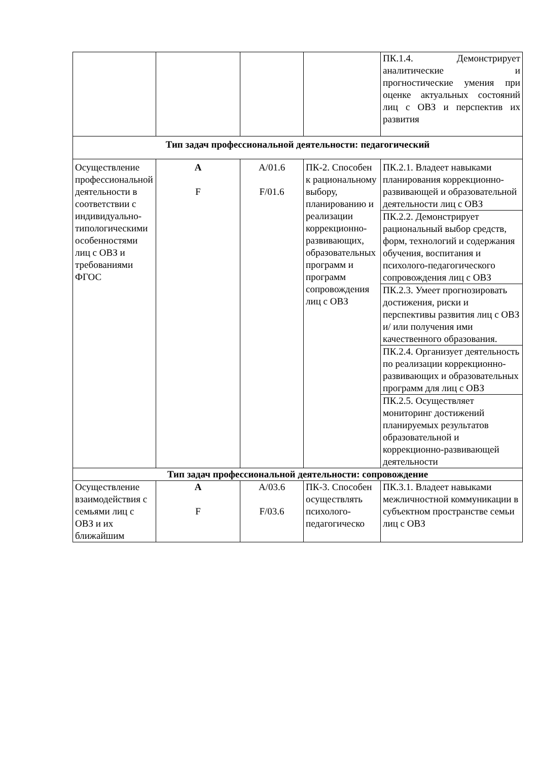| | | | | ПК.1.4. Демонстрирует аналитические и прогностические умения при оценке актуальных состояний лиц с ОВЗ и перспектив их развития |
| Тип задач профессиональной деятельности: педагогический | | | | |
| Осуществление профессиональной деятельности в соответствии с индивидуально-типологическими особенностями лиц с ОВЗ и требованиями ФГОС | А F | А/01.6 F/01.6 | ПК-2. Способен к рациональному выбору, планированию и реализации коррекционно-развивающих, образовательных программ и программ сопровождения лиц с ОВЗ | ПК.2.1. Владеет навыками планирования коррекционно-развивающей и образовательной деятельности лиц с ОВЗ |
| | | | | ПК.2.2. Демонстрирует рациональный выбор средств, форм, технологий и содержания обучения, воспитания и психолого-педагогического сопровождения лиц с ОВЗ |
| | | | | ПК.2.3. Умеет прогнозировать достижения, риски и перспективы развития лиц с ОВЗ и/ или получения ими качественного образования. |
| | | | | ПК.2.4. Организует деятельность по реализации коррекционно-развивающих и образовательных программ для лиц с ОВЗ |
| | | | | ПК.2.5. Осуществляет мониторинг достижений планируемых результатов образовательной и коррекционно-развивающей деятельности |
| Тип задач профессиональной деятельности: сопровождение | | | | |
| Осуществление взаимодействия с семьями лиц с ОВЗ и их ближайшим | А F | А/03.6 F/03.6 | ПК-3. Способен осуществлять психолого-педагогическо | ПК.3.1. Владеет навыками межличностной коммуникации в субъектном пространстве семьи лиц с ОВЗ |